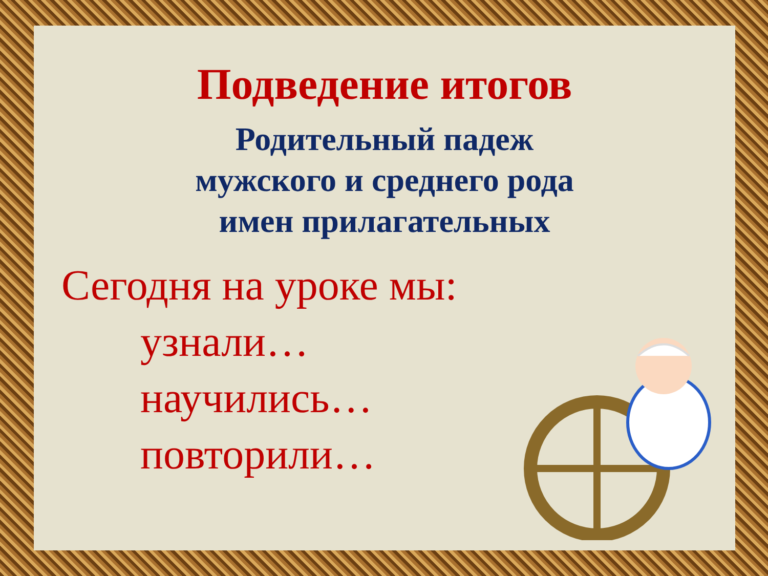Подведение итогов
Родительный падеж
мужского и среднего рода
имен прилагательных
Сегодня на уроке мы:
узнали…
научились…
повторили…